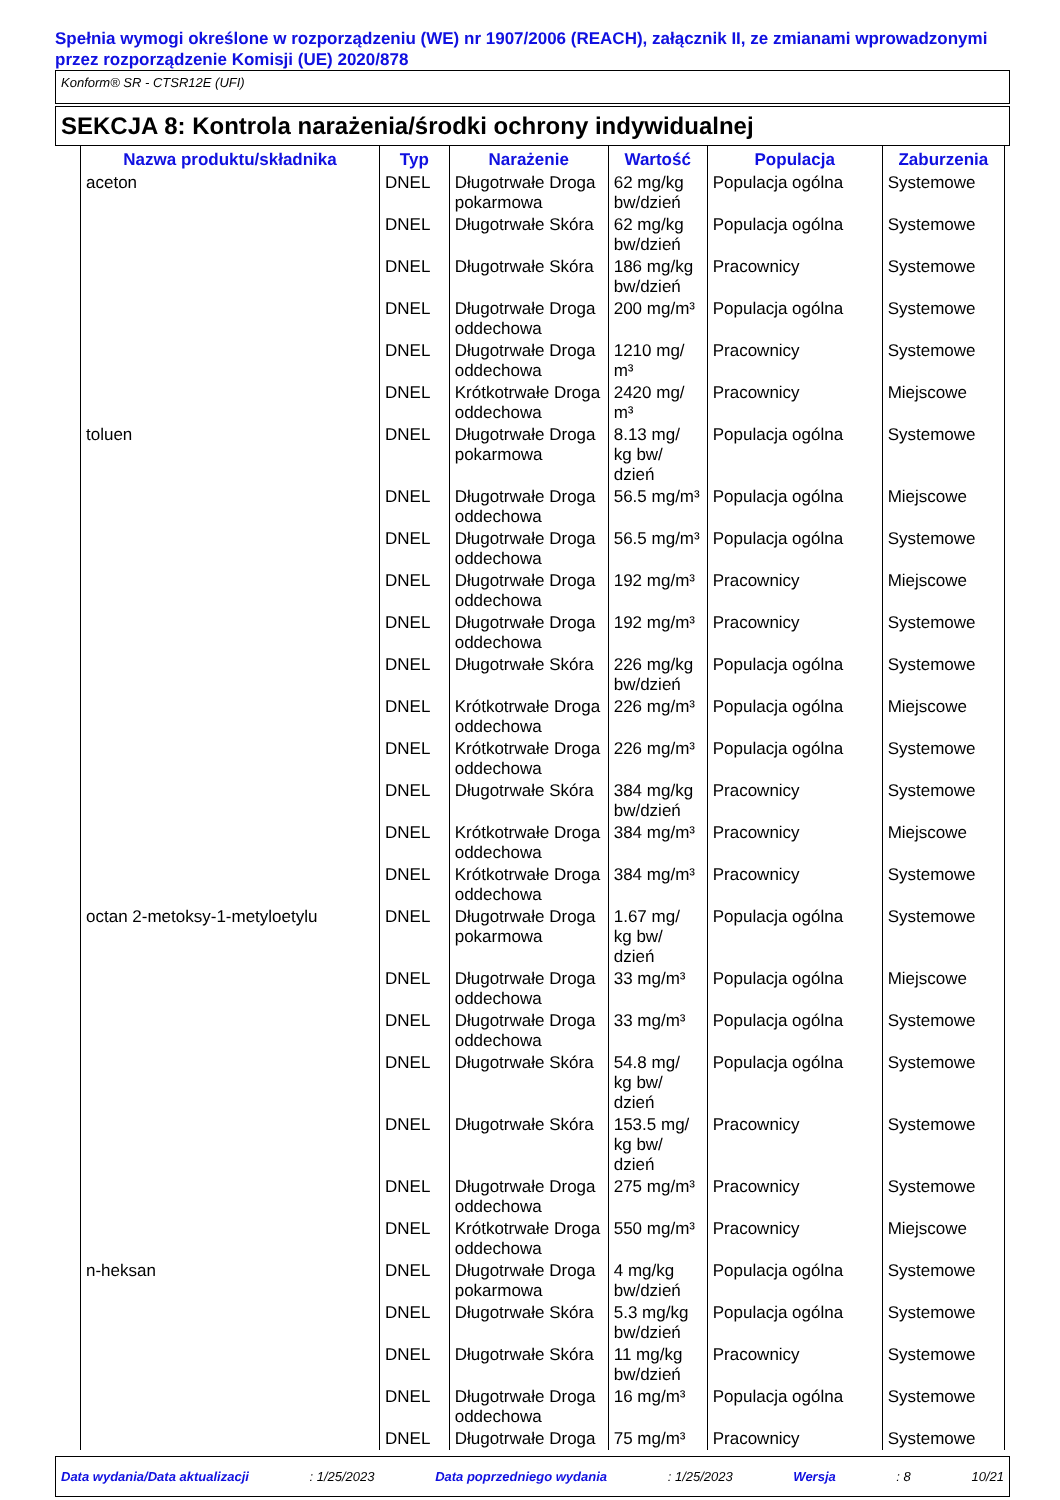Spełnia wymogi określone w rozporządzeniu (WE) nr 1907/2006 (REACH), załącznik II, ze zmianami wprowadzonymi przez rozporządzenie Komisji (UE) 2020/878
Konform® SR - CTSR12E (UFI)
SEKCJA 8: Kontrola narażenia/środki ochrony indywidualnej
| Nazwa produktu/składnika | Typ | Narażenie | Wartość | Populacja | Zaburzenia |
| --- | --- | --- | --- | --- | --- |
| aceton | DNEL | Długotrwałe Droga pokarmowa | 62 mg/kg bw/dzień | Populacja ogólna | Systemowe |
| | DNEL | Długotrwałe Skóra | 62 mg/kg bw/dzień | Populacja ogólna | Systemowe |
| | DNEL | Długotrwałe Skóra | 186 mg/kg bw/dzień | Pracownicy | Systemowe |
| | DNEL | Długotrwałe Droga oddechowa | 200 mg/m³ | Populacja ogólna | Systemowe |
| | DNEL | Długotrwałe Droga oddechowa | 1210 mg/ m³ | Pracownicy | Systemowe |
| | DNEL | Krótkotrwałe Droga oddechowa | 2420 mg/ m³ | Pracownicy | Miejscowe |
| toluen | DNEL | Długotrwałe Droga pokarmowa | 8.13 mg/ kg bw/ dzień | Populacja ogólna | Systemowe |
| | DNEL | Długotrwałe Droga oddechowa | 56.5 mg/m³ | Populacja ogólna | Miejscowe |
| | DNEL | Długotrwałe Droga oddechowa | 56.5 mg/m³ | Populacja ogólna | Systemowe |
| | DNEL | Długotrwałe Droga oddechowa | 192 mg/m³ | Pracownicy | Miejscowe |
| | DNEL | Długotrwałe Droga oddechowa | 192 mg/m³ | Pracownicy | Systemowe |
| | DNEL | Długotrwałe Skóra | 226 mg/kg bw/dzień | Populacja ogólna | Systemowe |
| | DNEL | Krótkotrwałe Droga oddechowa | 226 mg/m³ | Populacja ogólna | Miejscowe |
| | DNEL | Krótkotrwałe Droga oddechowa | 226 mg/m³ | Populacja ogólna | Systemowe |
| | DNEL | Długotrwałe Skóra | 384 mg/kg bw/dzień | Pracownicy | Systemowe |
| | DNEL | Krótkotrwałe Droga oddechowa | 384 mg/m³ | Pracownicy | Miejscowe |
| | DNEL | Krótkotrwałe Droga oddechowa | 384 mg/m³ | Pracownicy | Systemowe |
| octan 2-metoksy-1-metyloetylu | DNEL | Długotrwałe Droga pokarmowa | 1.67 mg/ kg bw/ dzień | Populacja ogólna | Systemowe |
| | DNEL | Długotrwałe Droga oddechowa | 33 mg/m³ | Populacja ogólna | Miejscowe |
| | DNEL | Długotrwałe Droga oddechowa | 33 mg/m³ | Populacja ogólna | Systemowe |
| | DNEL | Długotrwałe Skóra | 54.8 mg/ kg bw/ dzień | Populacja ogólna | Systemowe |
| | DNEL | Długotrwałe Skóra | 153.5 mg/ kg bw/ dzień | Pracownicy | Systemowe |
| | DNEL | Długotrwałe Droga oddechowa | 275 mg/m³ | Pracownicy | Systemowe |
| | DNEL | Krótkotrwałe Droga oddechowa | 550 mg/m³ | Pracownicy | Miejscowe |
| n-heksan | DNEL | Długotrwałe Droga pokarmowa | 4 mg/kg bw/dzień | Populacja ogólna | Systemowe |
| | DNEL | Długotrwałe Skóra | 5.3 mg/kg bw/dzień | Populacja ogólna | Systemowe |
| | DNEL | Długotrwałe Skóra | 11 mg/kg bw/dzień | Pracownicy | Systemowe |
| | DNEL | Długotrwałe Droga oddechowa | 16 mg/m³ | Populacja ogólna | Systemowe |
| | DNEL | Długotrwałe Droga | 75 mg/m³ | Pracownicy | Systemowe |
Data wydania/Data aktualizacji: 1/25/2023 Data poprzedniego wydania: 1/25/2023 Wersja: 8 10/21